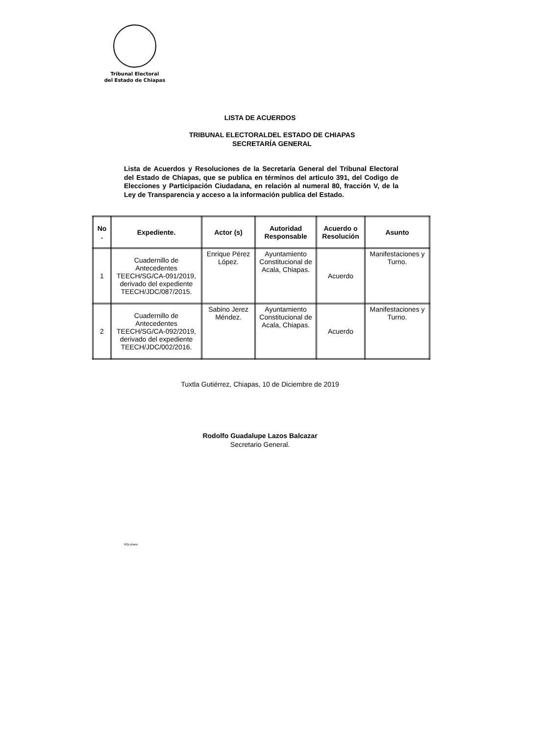Tribunal Electoral
del Estado de Chiapas
LISTA DE ACUERDOS
TRIBUNAL ELECTORALDEL ESTADO DE CHIAPAS
SECRETARÍA GENERAL
Lista de Acuerdos y Resoluciones de la Secretaría General del Tribunal Electoral del Estado de Chiapas, que se publica en términos del articulo 391, del Codigo de Elecciones y Participación Ciudadana, en relación al numeral 80, fracción V, de la Ley de Transparencia y acceso a la información publica del Estado.
| No . | Expediente. | Actor (s) | Autoridad Responsable | Acuerdo o Resolución | Asunto |
| --- | --- | --- | --- | --- | --- |
| 1 | Cuadernillo de Antecedentes TEECH/SG/CA-091/2019, derivado del expediente TEECH/JDC/087/2015. | Enrique Pérez López. | Ayuntamiento Constitucional de Acala, Chiapas. | Acuerdo | Manifestaciones y Turno. |
| 2 | Cuadernillo de Antecedentes TEECH/SG/CA-092/2019, derivado del expediente TEECH/JDC/002/2016. | Sabino Jerez Méndez. | Ayuntamiento Constitucional de Acala, Chiapas. | Acuerdo | Manifestaciones y Turno. |
Tuxtla Gutiérrez, Chiapas, 10 de Diciembre de 2019
Rodolfo Guadalupe Lazos Balcazar
Secretario General.
RGLA/amr.